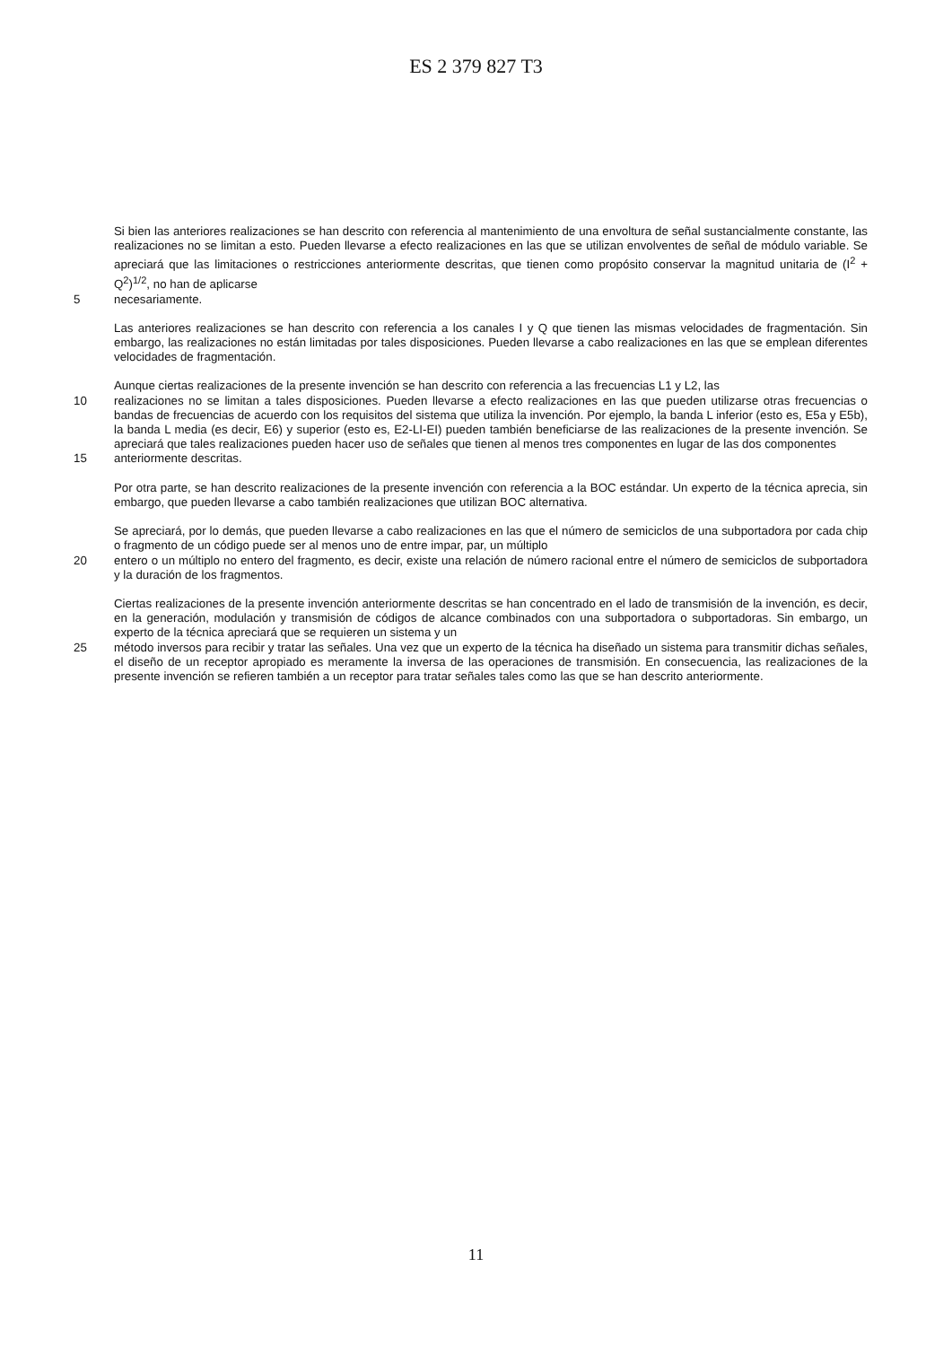ES 2 379 827 T3
Si bien las anteriores realizaciones se han descrito con referencia al mantenimiento de una envoltura de señal sustancialmente constante, las realizaciones no se limitan a esto. Pueden llevarse a efecto realizaciones en las que se utilizan envolventes de señal de módulo variable. Se apreciará que las limitaciones o restricciones anteriormente descritas, que tienen como propósito conservar la magnitud unitaria de (I<sup>2</sup> + Q<sup>2</sup>)<sup>1/2</sup>, no han de aplicarse
5 necesariamente.
Las anteriores realizaciones se han descrito con referencia a los canales I y Q que tienen las mismas velocidades de fragmentación. Sin embargo, las realizaciones no están limitadas por tales disposiciones. Pueden llevarse a cabo realizaciones en las que se emplean diferentes velocidades de fragmentación.
Aunque ciertas realizaciones de la presente invención se han descrito con referencia a las frecuencias L1 y L2, las
10 realizaciones no se limitan a tales disposiciones. Pueden llevarse a efecto realizaciones en las que pueden utilizarse otras frecuencias o bandas de frecuencias de acuerdo con los requisitos del sistema que utiliza la invención. Por ejemplo, la banda L inferior (esto es, E5a y E5b), la banda L media (es decir, E6) y superior (esto es, E2-LI-EI) pueden también beneficiarse de las realizaciones de la presente invención. Se apreciará que tales realizaciones pueden hacer uso de señales que tienen al menos tres componentes en lugar de las dos componentes
15 anteriormente descritas.
Por otra parte, se han descrito realizaciones de la presente invención con referencia a la BOC estándar. Un experto de la técnica aprecia, sin embargo, que pueden llevarse a cabo también realizaciones que utilizan BOC alternativa.
Se apreciará, por lo demás, que pueden llevarse a cabo realizaciones en las que el número de semiciclos de una subportadora por cada chip o fragmento de un código puede ser al menos uno de entre impar, par, un múltiplo
20 entero o un múltiplo no entero del fragmento, es decir, existe una relación de número racional entre el número de semiciclos de subportadora y la duración de los fragmentos.
Ciertas realizaciones de la presente invención anteriormente descritas se han concentrado en el lado de transmisión de la invención, es decir, en la generación, modulación y transmisión de códigos de alcance combinados con una subportadora o subportadoras. Sin embargo, un experto de la técnica apreciará que se requieren un sistema y un
25 método inversos para recibir y tratar las señales. Una vez que un experto de la técnica ha diseñado un sistema para transmitir dichas señales, el diseño de un receptor apropiado es meramente la inversa de las operaciones de transmisión. En consecuencia, las realizaciones de la presente invención se refieren también a un receptor para tratar señales tales como las que se han descrito anteriormente.
11